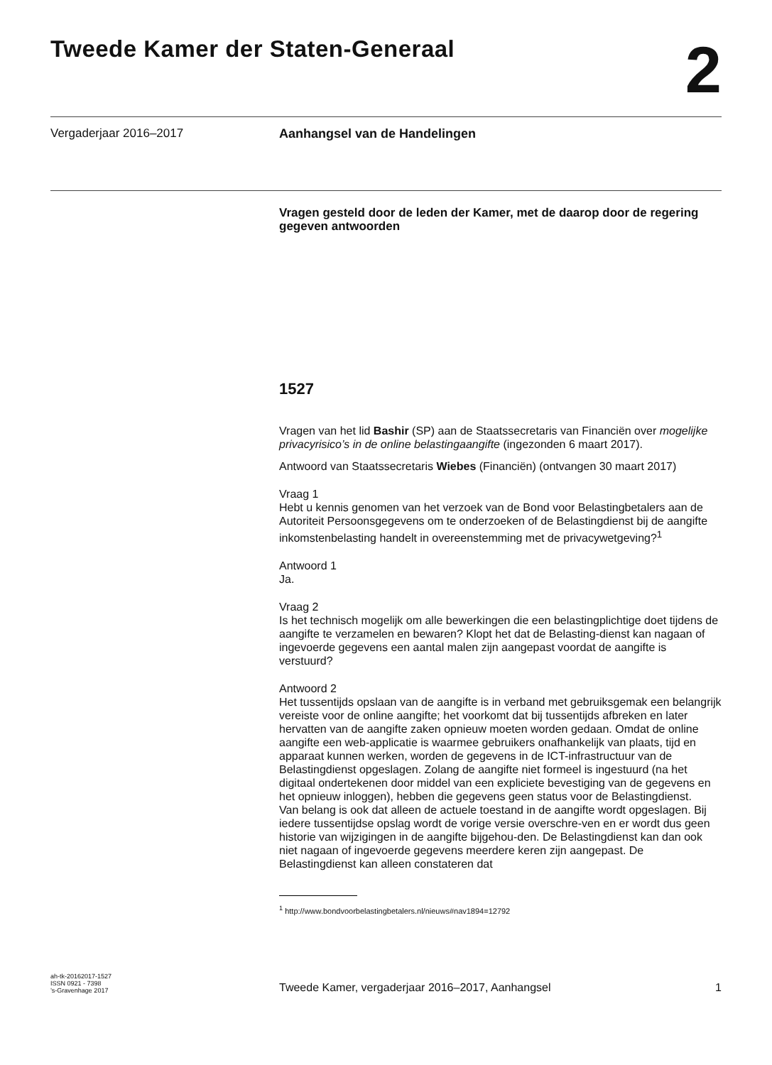Tweede Kamer der Staten-Generaal
2
Vergaderjaar 2016–2017 Aanhangsel van de Handelingen
Vragen gesteld door de leden der Kamer, met de daarop door de regering gegeven antwoorden
1527
Vragen van het lid Bashir (SP) aan de Staatssecretaris van Financiën over mogelijke privacyrisico’s in de online belastingaangifte (ingezonden 6 maart 2017).
Antwoord van Staatssecretaris Wiebes (Financiën) (ontvangen 30 maart 2017)
Vraag 1
Hebt u kennis genomen van het verzoek van de Bond voor Belastingbetalers aan de Autoriteit Persoonsgegevens om te onderzoeken of de Belastingdienst bij de aangifte inkomstenbelasting handelt in overeenstemming met de privacywetgeving?<sup>1</sup>
Antwoord 1
Ja.
Vraag 2
Is het technisch mogelijk om alle bewerkingen die een belastingplichtige doet tijdens de aangifte te verzamelen en bewaren? Klopt het dat de Belasting-dienst kan nagaan of ingevoerde gegevens een aantal malen zijn aangepast voordat de aangifte is verstuurd?
Antwoord 2
Het tussentijds opslaan van de aangifte is in verband met gebruiksgemak een belangrijk vereiste voor de online aangifte; het voorkomt dat bij tussentijds afbreken en later hervatten van de aangifte zaken opnieuw moeten worden gedaan. Omdat de online aangifte een web-applicatie is waarmee gebruikers onafhankelijk van plaats, tijd en apparaat kunnen werken, worden de gegevens in de ICT-infrastructuur van de Belastingdienst opgeslagen. Zolang de aangifte niet formeel is ingestuurd (na het digitaal ondertekenen door middel van een expliciete bevestiging van de gegevens en het opnieuw inloggen), hebben die gegevens geen status voor de Belastingdienst.
Van belang is ook dat alleen de actuele toestand in de aangifte wordt opgeslagen. Bij iedere tussentijdse opslag wordt de vorige versie overschre-ven en er wordt dus geen historie van wijzigingen in de aangifte bijgehou-den. De Belastingdienst kan dan ook niet nagaan of ingevoerde gegevens meerdere keren zijn aangepast. De Belastingdienst kan alleen constateren dat
<sup>1</sup> http://www.bondvoorbelastingbetalers.nl/nieuws#nav1894=12792
ah-tk-20162017-1527
ISSN 0921 - 7398
’s-Gravenhage 2017
Tweede Kamer, vergaderjaar 2016–2017, Aanhangsel
1